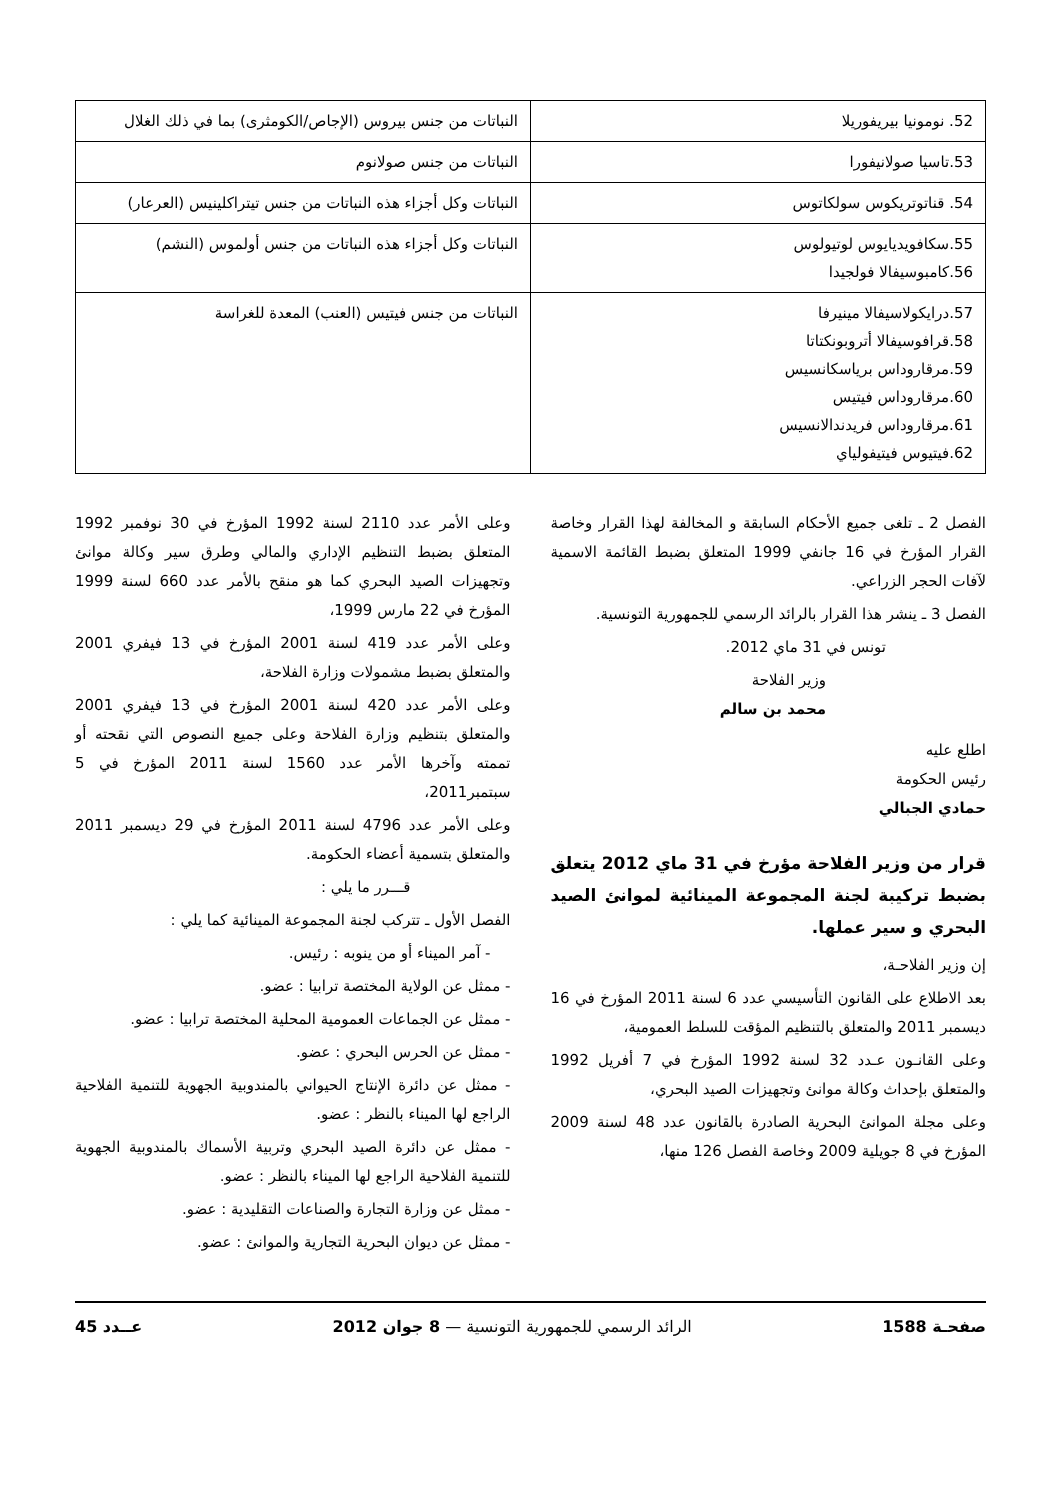| 52. نومونيا بيريفوريلا | النباتات من جنس بيروس (الإجاص/الكومثرى) بما في ذلك الغلال |
| 53.تاسيا صولانيفورا | النباتات من جنس صولانوم |
| 54. قناتوتريكوس سولكاتوس | النباتات وكل أجزاء هذه النباتات من جنس تيتراكلينيس (العرعار) |
| 55.سكافويديايوس لوتيولوس 56.كامبوسيفالا فولجيدا | النباتات وكل أجزاء هذه النباتات من جنس أولموس (النشم) |
| 57.درايكولاسيفالا مينيرفا 58.قرافوسيفالا أتروبونكتاتا 59.مرقارو‌داس برياسكانسيس 60.مرقارو‌داس فيتيس 61.مرقارو‌داس فريدندالانسيس 62.فيتيوس فيتيفولياي | النباتات من جنس فيتيس (العنب) المعدة للغراسة |
الفصل 2 ـ تلغى جميع الأحكام السابقة و المخالفة لهذا القرار وخاصة القرار المؤرخ في 16 جانفي 1999 المتعلق بضبط القائمة الاسمية لآفات الحجر الزراعي.
الفصل 3 ـ ينشر هذا القرار بالرائد الرسمي للجمهورية التونسية.
تونس في 31 ماي 2012.
وزير الفلاحة
محمد بن سالم
اطلع عليه
رئيس الحكومة
حمادي الجبالي
قرار من وزير الفلاحة مؤرخ في 31 ماي 2012 يتعلق بضبط تركيبة لجنة المجموعة المينائية لموانئ الصيد البحري و سير عملها.
إن وزير الفلاحـة،
بعد الاطلاع على القانون التأسيسي عدد 6 لسنة 2011 المؤرخ في 16 ديسمبر 2011 والمتعلق بالتنظيم المؤقت للسلط العمومية،
وعلى القانـون عـدد 32 لسنة 1992 المؤرخ في 7 أفريل 1992 والمتعلق بإحداث وكالة موانئ وتجهيزات الصيد البحري،
وعلى مجلة الموانئ البحرية الصادرة بالقانون عدد 48 لسنة 2009 المؤرخ في 8 جويلية 2009 وخاصة الفصل 126 منها،
وعلى الأمر عدد 2110 لسنة 1992 المؤرخ في 30 نوفمبر 1992 المتعلق بضبط التنظيم الإداري والمالي وطرق سير وكالة موانئ وتجهيزات الصيد البحري كما هو منقح بالأمر عدد 660 لسنة 1999 المؤرخ في 22 مارس 1999،
وعلى الأمر عدد 419 لسنة 2001 المؤرخ في 13 فيفري 2001 والمتعلق بضبط مشمولات وزارة الفلاحة،
وعلى الأمر عدد 420 لسنة 2001 المؤرخ في 13 فيفري 2001 والمتعلق بتنظيم وزارة الفلاحة وعلى جميع النصوص التي نقحته أو تممته وآخرها الأمر عدد 1560 لسنة 2011 المؤرخ في 5 سبتمبر2011،
وعلى الأمر عدد 4796 لسنة 2011 المؤرخ في 29 ديسمبر 2011 والمتعلق بتسمية أعضاء الحكومة.
قـــرر ما يلي :
الفصل الأول ـ تتركب لجنة المجموعة المينائية كما يلي :
- آمر الميناء أو من ينوبه : رئيس.
- ممثل عن الولاية المختصة ترابيا : عضو.
- ممثل عن الجماعات العمومية المحلية المختصة ترابيا : عضو.
- ممثل عن الحرس البحري : عضو.
- ممثل عن دائرة الإنتاج الحيواني بالمندوبية الجهوية للتنمية الفلاحية الراجع لها الميناء بالنظر : عضو.
- ممثل عن دائرة الصيد البحري وتربية الأسماك بالمندوبية الجهوية للتنمية الفلاحية الراجع لها الميناء بالنظر : عضو.
- ممثل عن وزارة التجارة والصناعات التقليدية : عضو.
- ممثل عن ديوان البحرية التجارية والموانئ : عضو.
صفحـة 1588 الرائد الرسمي للجمهورية التونسية — 8 جوان 2012 عــدد 45